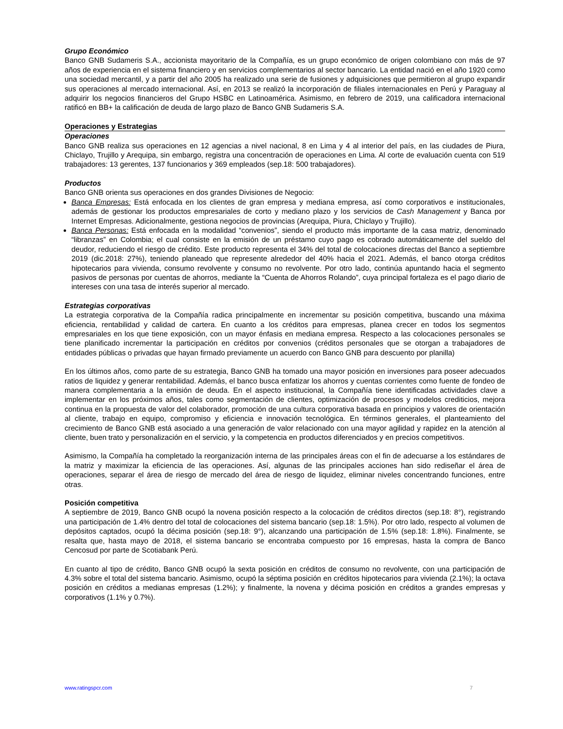Grupo Económico
Banco GNB Sudameris S.A., accionista mayoritario de la Compañía, es un grupo económico de origen colombiano con más de 97 años de experiencia en el sistema financiero y en servicios complementarios al sector bancario. La entidad nació en el año 1920 como una sociedad mercantil, y a partir del año 2005 ha realizado una serie de fusiones y adquisiciones que permitieron al grupo expandir sus operaciones al mercado internacional. Así, en 2013 se realizó la incorporación de filiales internacionales en Perú y Paraguay al adquirir los negocios financieros del Grupo HSBC en Latinoamérica. Asimismo, en febrero de 2019, una calificadora internacional ratificó en BB+ la calificación de deuda de largo plazo de Banco GNB Sudameris S.A.
Operaciones y Estrategias
Operaciones
Banco GNB realiza sus operaciones en 12 agencias a nivel nacional, 8 en Lima y 4 al interior del país, en las ciudades de Piura, Chiclayo, Trujillo y Arequipa, sin embargo, registra una concentración de operaciones en Lima. Al corte de evaluación cuenta con 519 trabajadores: 13 gerentes, 137 funcionarios y 369 empleados (sep.18: 500 trabajadores).
Productos
Banco GNB orienta sus operaciones en dos grandes Divisiones de Negocio:
Banca Empresas: Está enfocada en los clientes de gran empresa y mediana empresa, así como corporativos e institucionales, además de gestionar los productos empresariales de corto y mediano plazo y los servicios de Cash Management y Banca por Internet Empresas. Adicionalmente, gestiona negocios de provincias (Arequipa, Piura, Chiclayo y Trujillo).
Banca Personas: Está enfocada en la modalidad “convenios”, siendo el producto más importante de la casa matriz, denominado “libranzas” en Colombia; el cual consiste en la emisión de un préstamo cuyo pago es cobrado automáticamente del sueldo del deudor, reduciendo el riesgo de crédito. Este producto representa el 34% del total de colocaciones directas del Banco a septiembre 2019 (dic.2018: 27%), teniendo planeado que represente alrededor del 40% hacia el 2021. Además, el banco otorga créditos hipotecarios para vivienda, consumo revolvente y consumo no revolvente. Por otro lado, continúa apuntando hacia el segmento pasivos de personas por cuentas de ahorros, mediante la “Cuenta de Ahorros Rolando”, cuya principal fortaleza es el pago diario de intereses con una tasa de interés superior al mercado.
Estrategias corporativas
La estrategia corporativa de la Compañía radica principalmente en incrementar su posición competitiva, buscando una máxima eficiencia, rentabilidad y calidad de cartera. En cuanto a los créditos para empresas, planea crecer en todos los segmentos empresariales en los que tiene exposición, con un mayor énfasis en mediana empresa. Respecto a las colocaciones personales se tiene planificado incrementar la participación en créditos por convenios (créditos personales que se otorgan a trabajadores de entidades públicas o privadas que hayan firmado previamente un acuerdo con Banco GNB para descuento por planilla)
En los últimos años, como parte de su estrategia, Banco GNB ha tomado una mayor posición en inversiones para poseer adecuados ratios de liquidez y generar rentabilidad. Además, el banco busca enfatizar los ahorros y cuentas corrientes como fuente de fondeo de manera complementaria a la emisión de deuda. En el aspecto institucional, la Compañía tiene identificadas actividades clave a implementar en los próximos años, tales como segmentación de clientes, optimización de procesos y modelos crediticios, mejora continua en la propuesta de valor del colaborador, promoción de una cultura corporativa basada en principios y valores de orientación al cliente, trabajo en equipo, compromiso y eficiencia e innovación tecnológica. En términos generales, el planteamiento del crecimiento de Banco GNB está asociado a una generación de valor relacionado con una mayor agilidad y rapidez en la atención al cliente, buen trato y personalización en el servicio, y la competencia en productos diferenciados y en precios competitivos.
Asimismo, la Compañía ha completado la reorganización interna de las principales áreas con el fin de adecuarse a los estándares de la matriz y maximizar la eficiencia de las operaciones. Así, algunas de las principales acciones han sido rediseñar el área de operaciones, separar el área de riesgo de mercado del área de riesgo de liquidez, eliminar niveles concentrando funciones, entre otras.
Posición competitiva
A septiembre de 2019, Banco GNB ocupó la novena posición respecto a la colocación de créditos directos (sep.18: 8°), registrando una participación de 1.4% dentro del total de colocaciones del sistema bancario (sep.18: 1.5%). Por otro lado, respecto al volumen de depósitos captados, ocupó la décima posición (sep.18: 9°), alcanzando una participación de 1.5% (sep.18: 1.8%). Finalmente, se resalta que, hasta mayo de 2018, el sistema bancario se encontraba compuesto por 16 empresas, hasta la compra de Banco Cencosud por parte de Scotiabank Perú.
En cuanto al tipo de crédito, Banco GNB ocupó la sexta posición en créditos de consumo no revolvente, con una participación de 4.3% sobre el total del sistema bancario. Asimismo, ocupó la séptima posición en créditos hipotecarios para vivienda (2.1%); la octava posición en créditos a medianas empresas (1.2%); y finalmente, la novena y décima posición en créditos a grandes empresas y corporativos (1.1% y 0.7%).
www.ratingspcr.com 7